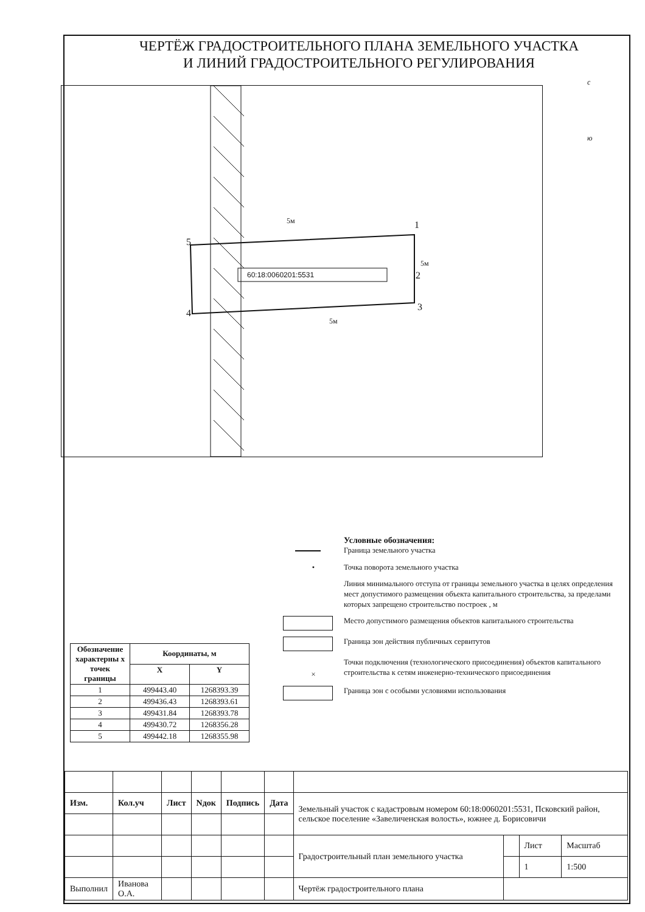ЧЕРТЁЖ ГРАДОСТРОИТЕЛЬНОГО ПЛАНА ЗЕМЕЛЬНОГО УЧАСТКА
И ЛИНИЙ ГРАДОСТРОИТЕЛЬНОГО РЕГУЛИРОВАНИЯ
с
ю
5
1
2
3
4
60:18:0060201:5531
5м
5м
5м
Условные обозначения:
Граница земельного участка
• Точка поворота земельного участка
Линия минимального отступа от границы земельного участка в целях определения мест допустимого размещения объекта капитального строительства, за пределами которых запрещено строительство построек , м
Место допустимого размещения объектов капитального строительства
Граница зон действия публичных сервитутов
×
Точки подключения (технологического присоединения) объектов капитального строительства к сетям инженерно-технического присоединения
Граница зон с особыми условиями использования
| Обозначение характерны х точек границы | Координаты, м | |
| --- | --- | --- |
| | X | Y |
| 1 | 499443.40 | 1268393.39 |
| 2 | 499436.43 | 1268393.61 |
| 3 | 499431.84 | 1268393.78 |
| 4 | 499430.72 | 1268356.28 |
| 5 | 499442.18 | 1268355.98 |
| Изм. | Кол.уч | Лист | Nдок | Подпись | Дата | Земельный участок с кадастровым номером 60:18:0060201:5531, Псковский район, сельское поселение «Завеличенская волость», южнее д. Борисовичи | | | |
| | | | | | | Градостроительный план земельного участка | | Лист | Масштаб |
| | | | | | | | | 1 | 1:500 |
| Выполнил | Иванова О.А. | | | | | Чертёж градостроительного плана | | | |